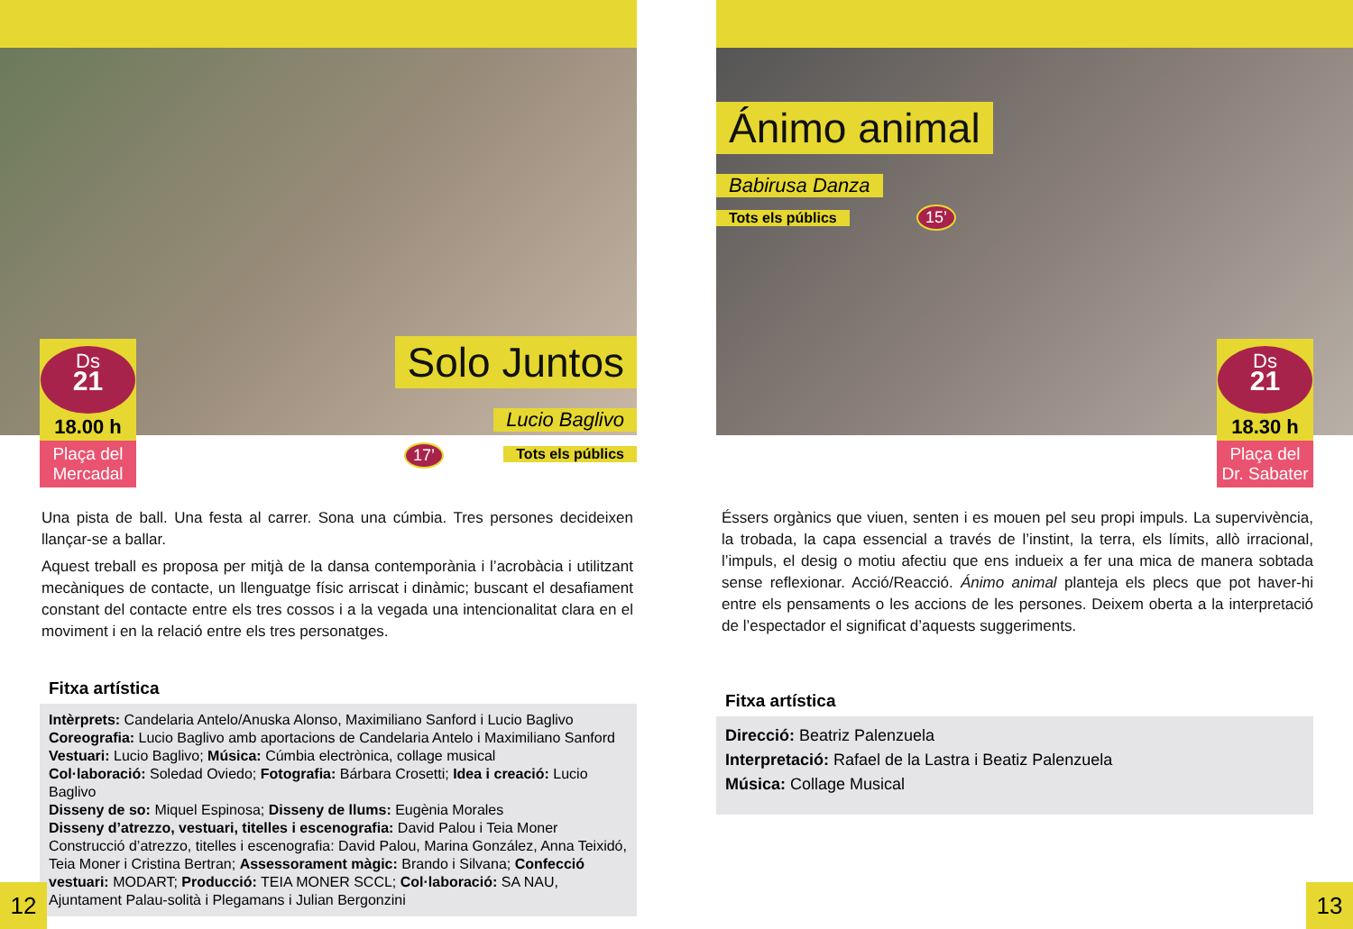Solo Juntos
Lucio Baglivo
17’ Tots els públics
Ds
21
18.00 h
Plaça del
Mercadal
Una pista de ball. Una festa al carrer. Sona una cúmbia. Tres persones decideixen llançar-se a ballar.
Aquest treball es proposa per mitjà de la dansa contemporània i l’acrobàcia i utilitzant me­càniques de contacte, un llenguatge físic arriscat i dinàmic; buscant el desafiament constant del contacte entre els tres cossos i a la vegada una intencionalitat clara en el moviment i en la relació entre els tres personatges.
Fitxa artística
Intèrprets: Candelaria Antelo/Anuska Alonso, Maximiliano Sanford i Lucio Baglivo
Coreografia: Lucio Baglivo amb aportacions de Candelaria Antelo i Maximiliano Sanford
Vestuari: Lucio Baglivo; Música: Cúmbia electrònica, collage musical
Col·laboració: Soledad Oviedo; Fotografia: Bárbara Crosetti; Idea i creació: Lucio Baglivo
Disseny de so: Miquel Espinosa; Disseny de llums: Eugènia Morales
Disseny d’atrezzo, vestuari, titelles i escenografia: David Palou i Teia Moner
Construcció d’atrezzo, titelles i escenografia: David Palou, Marina González, Anna Teixidó, Teia Moner i Cristina Bertran; Assessorament màgic: Brando i Silvana; Confecció vestuari: MO­DART; Producció: TEIA MONER SCCL; Col·laboració: SA NAU, Ajuntament Palau-solità i Plegamans i Julian Bergonzini
12
Ánimo animal
Babirusa Danza
Tots els públics 15’
Ds
21
18.30 h
Plaça del
Dr. Sabater
Éssers orgànics que viuen, senten i es mouen pel seu propi impuls. La supervivència, la trobada, la capa essencial a través de l’instint, la terra, els límits, allò irracional, l’impuls, el desig o motiu afectiu que ens indueix a fer una mica de manera sobtada sense reflexionar. Acció/Reacció. Ánimo animal planteja els plecs que pot haver-hi entre els pensaments o les accions de les persones. Deixem oberta a la interpretació de l’espectador el significat d’aquests suggeriments.
Fitxa artística
Direcció: Beatriz Palenzuela
Interpretació: Rafael de la Lastra i Beatiz Palenzuela
Música: Collage Musical
13